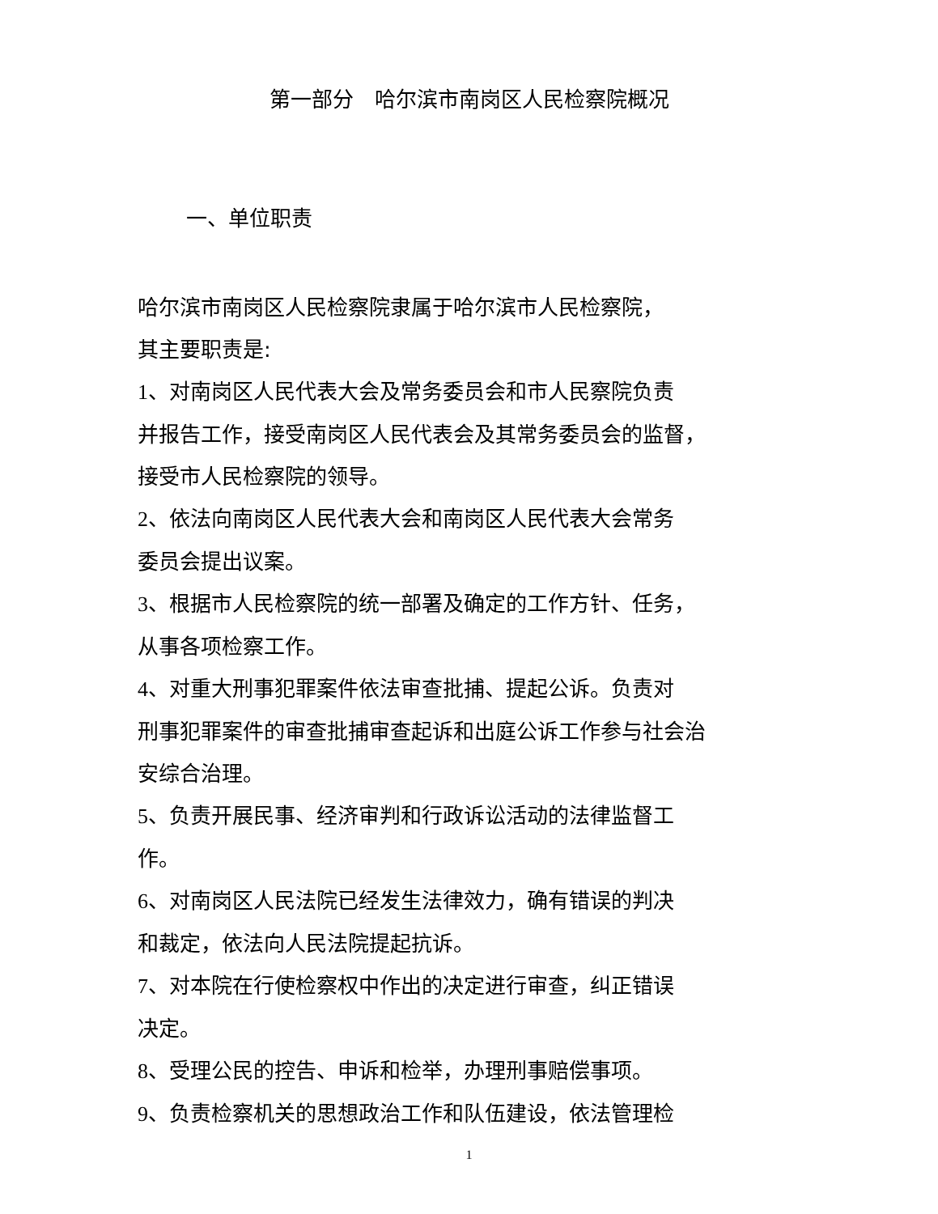第一部分　哈尔滨市南岗区人民检察院概况
一、单位职责
哈尔滨市南岗区人民检察院隶属于哈尔滨市人民检察院，
其主要职责是:
1、对南岗区人民代表大会及常务委员会和市人民察院负责
并报告工作，接受南岗区人民代表会及其常务委员会的监督，
接受市人民检察院的领导。
2、依法向南岗区人民代表大会和南岗区人民代表大会常务
委员会提出议案。
3、根据市人民检察院的统一部署及确定的工作方针、任务，
从事各项检察工作。
4、对重大刑事犯罪案件依法审查批捕、提起公诉。负责对
刑事犯罪案件的审查批捕审查起诉和出庭公诉工作参与社会治
安综合治理。
5、负责开展民事、经济审判和行政诉讼活动的法律监督工
作。
6、对南岗区人民法院已经发生法律效力，确有错误的判决
和裁定，依法向人民法院提起抗诉。
7、对本院在行使检察权中作出的决定进行审查，纠正错误
决定。
8、受理公民的控告、申诉和检举，办理刑事赔偿事项。
9、负责检察机关的思想政治工作和队伍建设，依法管理检
1